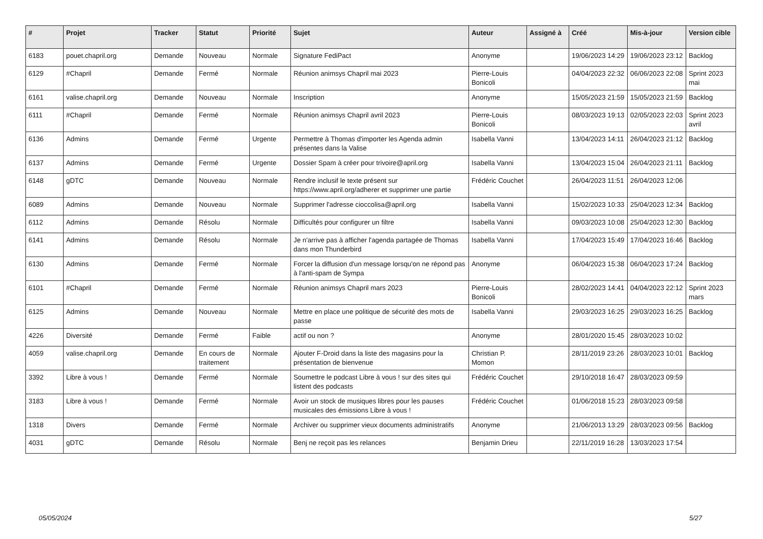| # | Projet | Tracker | Statut | Priorité | Sujet | Auteur | Assigné à | Créé | Mis-à-jour | Version cible |
| --- | --- | --- | --- | --- | --- | --- | --- | --- | --- | --- |
| 6183 | pouet.chapril.org | Demande | Nouveau | Normale | Signature FediPact | Anonyme | | 19/06/2023 14:29 | 19/06/2023 23:12 | Backlog |
| 6129 | #Chapril | Demande | Fermé | Normale | Réunion animsys Chapril mai 2023 | Pierre-Louis Bonicoli | | 04/04/2023 22:32 | 06/06/2023 22:08 | Sprint 2023 mai |
| 6161 | valise.chapril.org | Demande | Nouveau | Normale | Inscription | Anonyme | | 15/05/2023 21:59 | 15/05/2023 21:59 | Backlog |
| 6111 | #Chapril | Demande | Fermé | Normale | Réunion animsys Chapril avril 2023 | Pierre-Louis Bonicoli | | 08/03/2023 19:13 | 02/05/2023 22:03 | Sprint 2023 avril |
| 6136 | Admins | Demande | Fermé | Urgente | Permettre à Thomas d'importer les Agenda admin présentes dans la Valise | Isabella Vanni | | 13/04/2023 14:11 | 26/04/2023 21:12 | Backlog |
| 6137 | Admins | Demande | Fermé | Urgente | Dossier Spam à créer pour trivoire@april.org | Isabella Vanni | | 13/04/2023 15:04 | 26/04/2023 21:11 | Backlog |
| 6148 | gDTC | Demande | Nouveau | Normale | Rendre inclusif le texte présent sur https://www.april.org/adherer et supprimer une partie | Frédéric Couchet | | 26/04/2023 11:51 | 26/04/2023 12:06 | |
| 6089 | Admins | Demande | Nouveau | Normale | Supprimer l'adresse cioccolisa@april.org | Isabella Vanni | | 15/02/2023 10:33 | 25/04/2023 12:34 | Backlog |
| 6112 | Admins | Demande | Résolu | Normale | Difficultés pour configurer un filtre | Isabella Vanni | | 09/03/2023 10:08 | 25/04/2023 12:30 | Backlog |
| 6141 | Admins | Demande | Résolu | Normale | Je n'arrive pas à afficher l'agenda partagée de Thomas dans mon Thunderbird | Isabella Vanni | | 17/04/2023 15:49 | 17/04/2023 16:46 | Backlog |
| 6130 | Admins | Demande | Fermé | Normale | Forcer la diffusion d'un message lorsqu'on ne répond pas à l'anti-spam de Sympa | Anonyme | | 06/04/2023 15:38 | 06/04/2023 17:24 | Backlog |
| 6101 | #Chapril | Demande | Fermé | Normale | Réunion animsys Chapril mars 2023 | Pierre-Louis Bonicoli | | 28/02/2023 14:41 | 04/04/2023 22:12 | Sprint 2023 mars |
| 6125 | Admins | Demande | Nouveau | Normale | Mettre en place une politique de sécurité des mots de passe | Isabella Vanni | | 29/03/2023 16:25 | 29/03/2023 16:25 | Backlog |
| 4226 | Diversité | Demande | Fermé | Faible | actif ou non ? | Anonyme | | 28/01/2020 15:45 | 28/03/2023 10:02 | |
| 4059 | valise.chapril.org | Demande | En cours de traitement | Normale | Ajouter F-Droid dans la liste des magasins pour la présentation de bienvenue | Christian P. Momon | | 28/11/2019 23:26 | 28/03/2023 10:01 | Backlog |
| 3392 | Libre à vous ! | Demande | Fermé | Normale | Soumettre le podcast Libre à vous ! sur des sites qui listent des podcasts | Frédéric Couchet | | 29/10/2018 16:47 | 28/03/2023 09:59 | |
| 3183 | Libre à vous ! | Demande | Fermé | Normale | Avoir un stock de musiques libres pour les pauses musicales des émissions Libre à vous ! | Frédéric Couchet | | 01/06/2018 15:23 | 28/03/2023 09:58 | |
| 1318 | Divers | Demande | Fermé | Normale | Archiver ou supprimer vieux documents administratifs | Anonyme | | 21/06/2013 13:29 | 28/03/2023 09:56 | Backlog |
| 4031 | gDTC | Demande | Résolu | Normale | Benj ne reçoit pas les relances | Benjamin Drieu | | 22/11/2019 16:28 | 13/03/2023 17:54 | |
05/05/2024 5/27